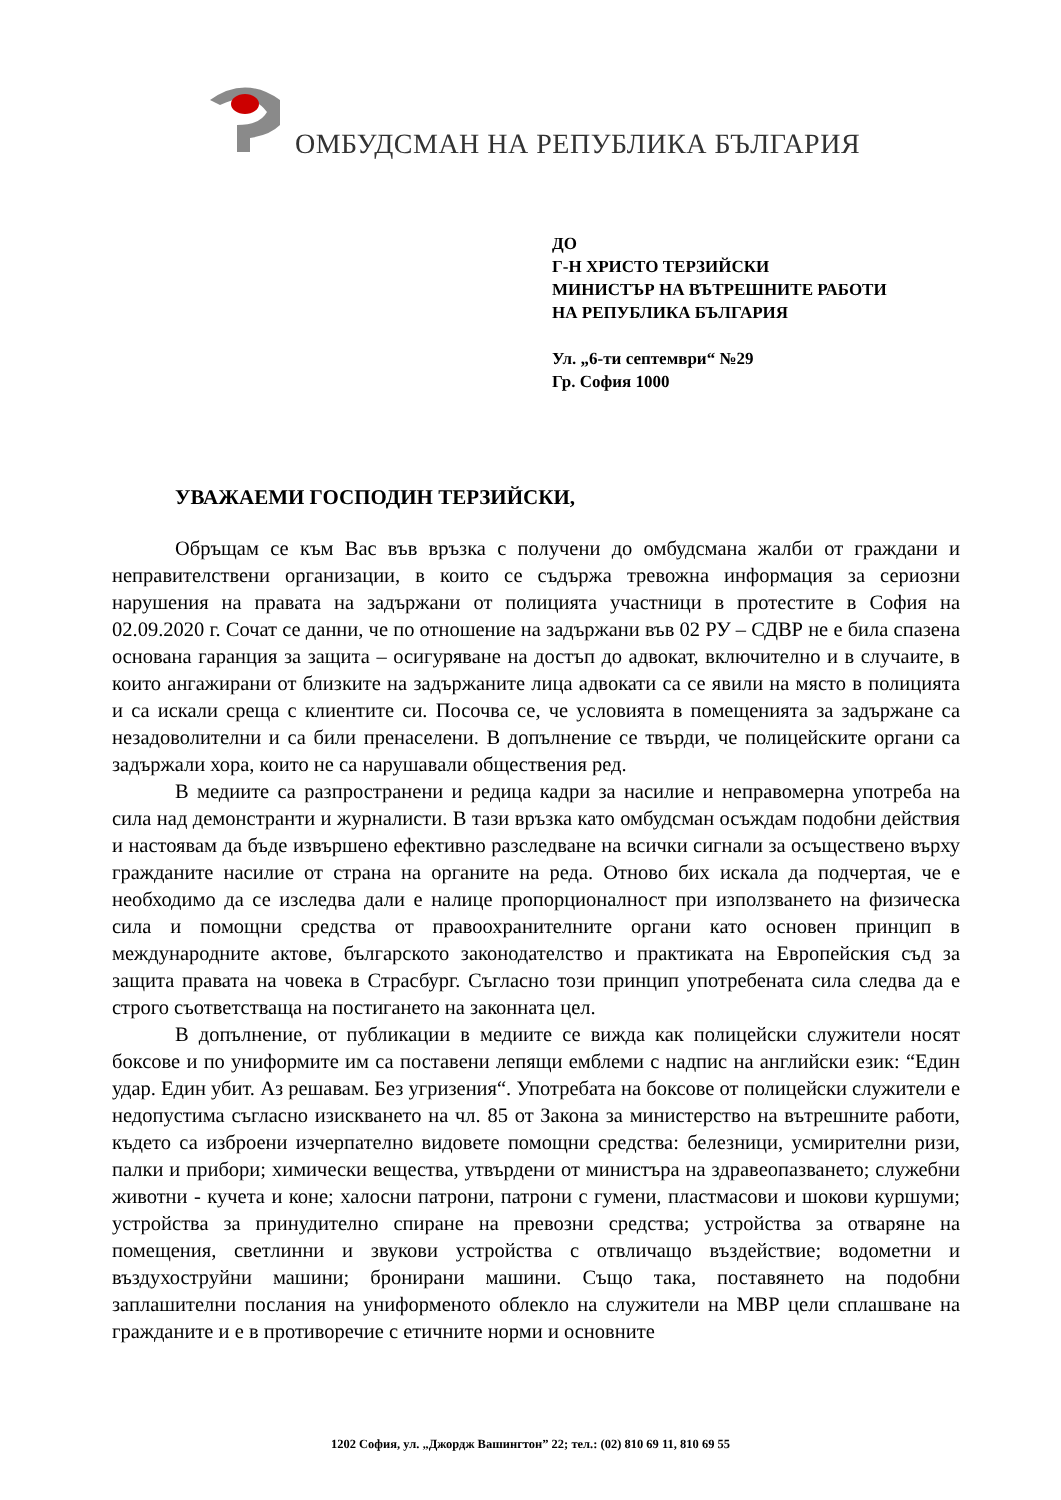ОМБУДСМАН НА РЕПУБЛИКА БЪЛГАРИЯ
ДО
Г-Н ХРИСТО ТЕРЗИЙСКИ
МИНИСТЪР НА ВЪТРЕШНИТЕ РАБОТИ
НА РЕПУБЛИКА БЪЛГАРИЯ
Ул. „6-ти септември“ №29
Гр. София 1000
УВАЖАЕМИ ГОСПОДИН ТЕРЗИЙСКИ,
Обръщам се към Вас във връзка с получени до омбудсмана жалби от граждани и неправителствени организации, в които се съдържа тревожна информация за сериозни нарушения на правата на задържани от полицията участници в протестите в София на 02.09.2020 г. Сочат се данни, че по отношение на задържани във 02 РУ – СДВР не е била спазена основана гаранция за защита – осигуряване на достъп до адвокат, включително и в случаите, в които ангажирани от близките на задържаните лица адвокати са се явили на място в полицията и са искали среща с клиентите си. Посочва се, че условията в помещенията за задържане са незадоволителни и са били пренаселени. В допълнение се твърди, че полицейските органи са задържали хора, които не са нарушавали обществения ред.
В медиите са разпространени и редица кадри за насилие и неправомерна употреба на сила над демонстранти и журналисти. В тази връзка като омбудсман осъждам подобни действия и настоявам да бъде извършено ефективно разследване на всички сигнали за осъществено върху гражданите насилие от страна на органите на реда. Отново бих искала да подчертая, че е необходимо да се изследва дали е налице пропорционалност при използването на физическа сила и помощни средства от правоохранителните органи като основен принцип в международните актове, българското законодателство и практиката на Европейския съд за защита правата на човека в Страсбург. Съгласно този принцип употребената сила следва да е строго съответстваща на постигането на законната цел.
В допълнение, от публикации в медиите се вижда как полицейски служители носят боксове и по униформите им са поставени лепящи емблеми с надпис на английски език: “Един удар. Един убит. Аз решавам. Без угризения“. Употребата на боксове от полицейски служители е недопустима съгласно изискването на чл. 85 от Закона за министерство на вътрешните работи, където са изброени изчерпателно видовете помощни средства: белезници, усмирителни ризи, палки и прибори; химически вещества, утвърдени от министъра на здравеопазването; служебни животни - кучета и коне; халосни патрони, патрони с гумени, пластмасови и шокови куршуми; устройства за принудително спиране на превозни средства; устройства за отваряне на помещения, светлинни и звукови устройства с отвличащо въздействие; водометни и въздухоструйни машини; бронирани машини. Също така, поставянето на подобни заплашителни послания на униформеното облекло на служители на МВР цели сплашване на гражданите и е в противоречие с етичните норми и основните
1202 София, ул. „Джордж Вашингтон” 22; тел.: (02) 810 69 11, 810 69 55